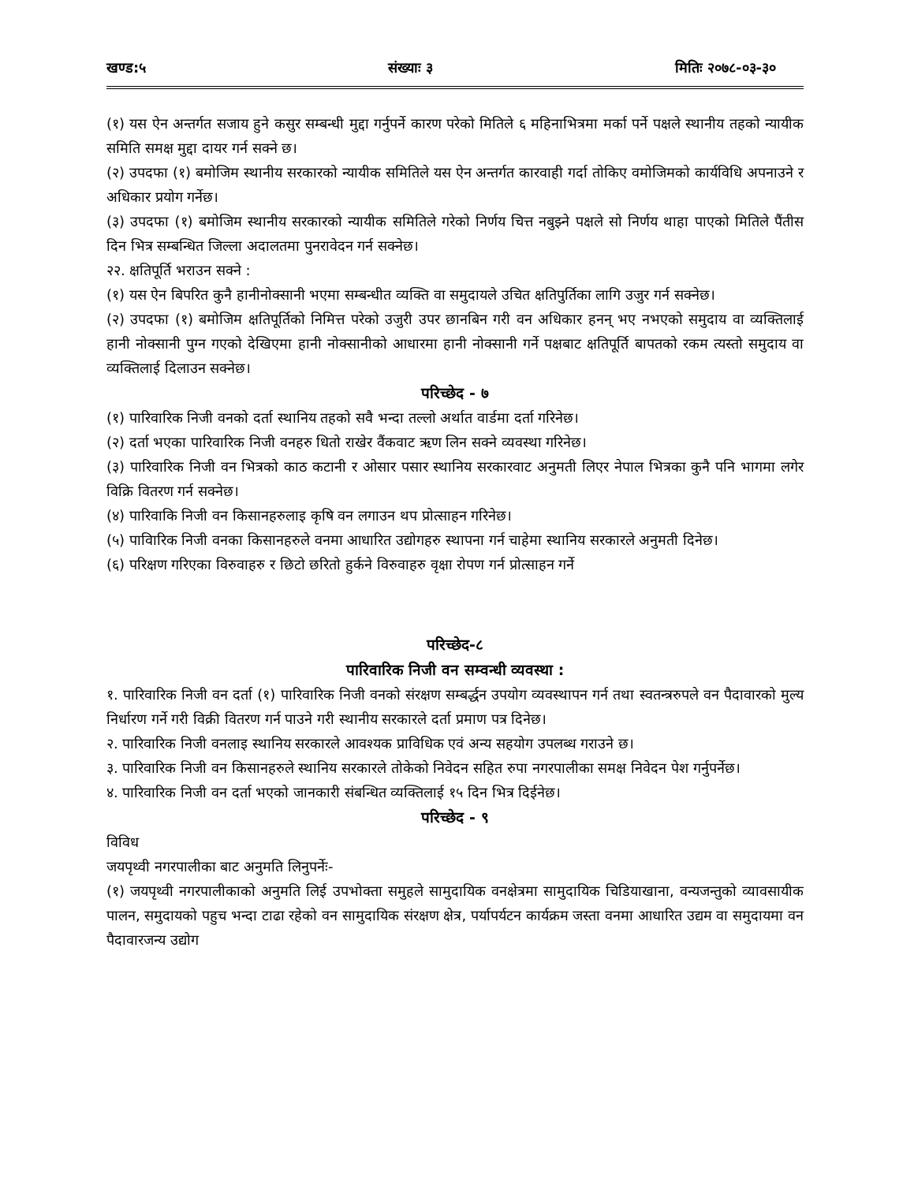खण्ड:५ संख्याः ३ मितिः २०७८-०३-३०
(१) यस ऐन अन्तर्गत सजाय हुने कसुर सम्बन्धी मुद्दा गर्नुपर्ने कारण परेको मितिले ६ महिनाभित्रमा मर्का पर्ने पक्षले स्थानीय तहको न्यायीक समिति समक्ष मुद्दा दायर गर्न सक्ने छ।
(२) उपदफा (१) बमोजिम स्थानीय सरकारको न्यायीक समितिले यस ऐन अन्तर्गत कारवाही गर्दा तोकिए वमोजिमको कार्यविधि अपनाउने र अधिकार प्रयोग गर्नेछ।
(३) उपदफा (१) बमोजिम स्थानीय सरकारको न्यायीक समितिले गरेको निर्णय चित्त नबुझ्ने पक्षले सो निर्णय थाहा पाएको मितिले पैंतीस दिन भित्र सम्बन्धित जिल्ला अदालतमा पुनरावेदन गर्न सक्नेछ।
२२. क्षतिपूर्ति भराउन सक्ने :
(१) यस ऐन बिपरित कुनै हानीनोक्सानी भएमा सम्बन्धीत व्यक्ति वा समुदायले उचित क्षतिपुर्तिका लागि उजुर गर्न सक्नेछ।
(२) उपदफा (१) बमोजिम क्षतिपूर्तिको निमित्त परेको उजुरी उपर छानबिन गरी वन अधिकार हनन् भए नभएको समुदाय वा व्यक्तिलाई हानी नोक्सानी पुग्न गएको देखिएमा हानी नोक्सानीको आधारमा हानी नोक्सानी गर्ने पक्षबाट क्षतिपूर्ति बापतको रकम त्यस्तो समुदाय वा व्यक्तिलाई दिलाउन सक्नेछ।
परिच्छेद - ७
(१) पारिवारिक निजी वनको दर्ता स्थानिय तहको सवै भन्दा तल्लो अर्थात वार्डमा दर्ता गरिनेछ।
(२) दर्ता भएका पारिवारिक निजी वनहरु धितो राखेर वैंकवाट ऋण लिन सक्ने व्यवस्था गरिनेछ।
(३) पारिवारिक निजी वन भित्रको काठ कटानी र ओसार पसार स्थानिय सरकारवाट अनुमती लिएर नेपाल भित्रका कुनै पनि भागमा लगेर विक्रि वितरण गर्न सक्नेछ।
(४) पारिवाकि निजी वन किसानहरुलाइ कृषि वन लगाउन थप प्रोत्साहन गरिनेछ।
(५) पाविारिक निजी वनका किसानहरुले वनमा आधारित उद्योगहरु स्थापना गर्न चाहेमा स्थानिय सरकारले अनुमती दिनेछ।
(६) परिक्षण गरिएका विरुवाहरु र छिटो छरितो हुर्कने विरुवाहरु वृक्षा रोपण गर्न प्रोत्साहन गर्ने
परिच्छेद-८
पारिवारिक निजी वन सम्वन्धी व्यवस्था :
१. पारिवारिक निजी वन दर्ता (१) पारिवारिक निजी वनको संरक्षण सम्बर्द्धन उपयोग व्यवस्थापन गर्न तथा स्वतन्त्ररुपले वन पैदावारको मुल्य निर्धारण गर्ने गरी विक्री वितरण गर्न पाउने गरी स्थानीय सरकारले दर्ता प्रमाण पत्र दिनेछ।
२. पारिवारिक निजी वनलाइ स्थानिय सरकारले आवश्यक प्राविधिक एवं अन्य सहयोग उपलब्ध गराउने छ।
३. पारिवारिक निजी वन किसानहरुले स्थानिय सरकारले तोकेको निवेदन सहित रुपा नगरपालीका समक्ष निवेदन पेश गर्नुपर्नेछ।
४. पारिवारिक निजी वन दर्ता भएको जानकारी संबन्धित व्यक्तिलाई १५ दिन भित्र दिईनेछ।
परिच्छेद - ९
विविध
जयपृथ्वी नगरपालीका बाट अनुमति लिनुपर्नेः-
(१) जयपृथ्वी नगरपालीकाको अनुमति लिई उपभोक्ता समुहले सामुदायिक वनक्षेत्रमा सामुदायिक चिडियाखाना, वन्यजन्तुको व्यावसायीक पालन, समुदायको पहुच भन्दा टाढा रहेको वन सामुदायिक संरक्षण क्षेत्र, पर्यापर्यटन कार्यक्रम जस्ता वनमा आधारित उद्यम वा समुदायमा वन पैदावारजन्य उद्योग